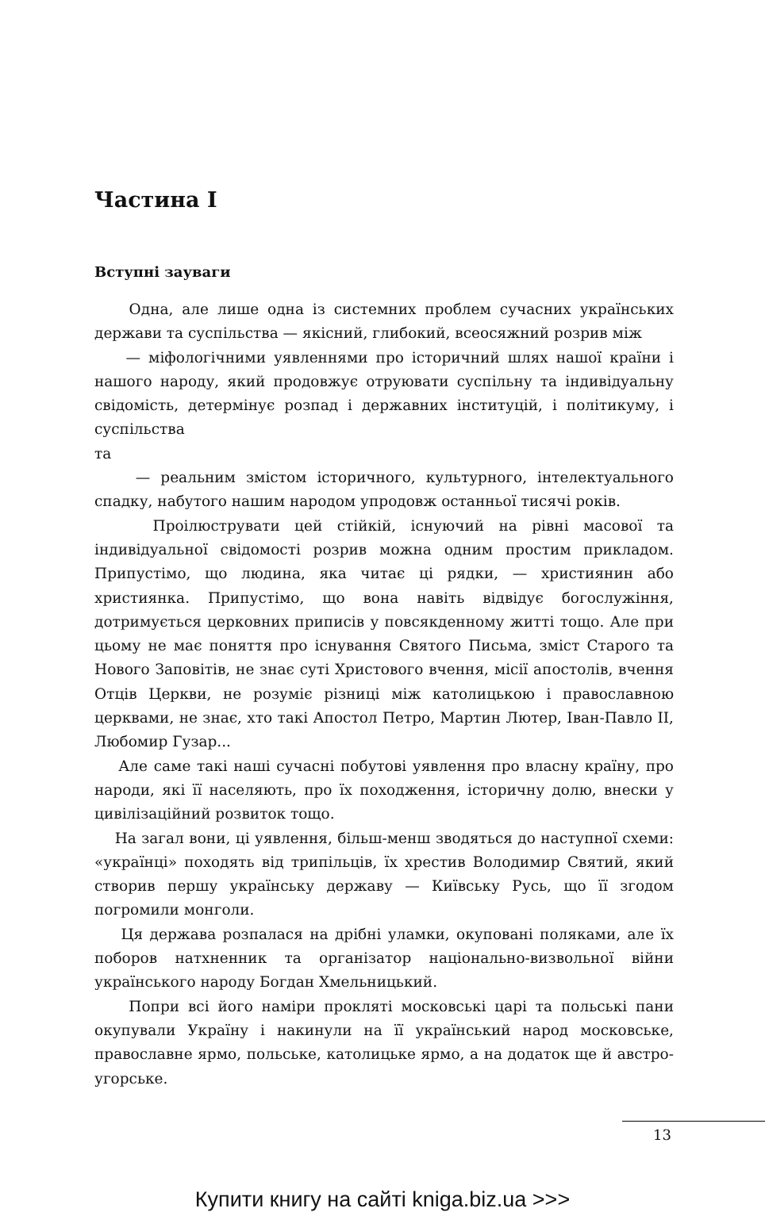Частина І
Вступні зауваги
Одна, але лише одна із системних проблем сучасних українських держави та суспільства — якісний, глибокий, всеосяжний розрив між
— міфологічними уявленнями про історичний шлях нашої країни і нашого народу, який продовжує отруювати суспільну та індивідуальну свідомість, детермінує розпад і державних інституцій, і політикуму, і суспільства
та
— реальним змістом історичного, культурного, інтелектуального спадку, набутого нашим народом упродовж останньої тисячі років.
Проілюструвати цей стійкій, існуючий на рівні масової та індивідуальної свідомості розрив можна одним простим прикладом. Припустімо, що людина, яка читає ці рядки, — християнин або християнка. Припустімо, що вона навіть відвідує богослужіння, дотримується церковних приписів у повсякденному житті тощо. Але при цьому не має поняття про існування Святого Письма, зміст Старого та Нового Заповітів, не знає суті Христового вчення, місії апостолів, вчення Отців Церкви, не розуміє різниці між католицькою і православною церквами, не знає, хто такі Апостол Петро, Мартин Лютер, Іван-Павло ІІ, Любомир Гузар...
Але саме такі наші сучасні побутові уявлення про власну країну, про народи, які її населяють, про їх походження, історичну долю, внески у цивілізаційний розвиток тощо.
На загал вони, ці уявлення, більш-менш зводяться до наступної схеми: «українці» походять від трипільців, їх хрестив Володимир Святий, який створив першу українську державу — Київську Русь, що її згодом погромили монголи.
Ця держава розпалася на дрібні уламки, окуповані поляками, але їх поборов натхненник та організатор національно-визвольної війни українського народу Богдан Хмельницький.
Попри всі його наміри прокляті московські царі та польські пани окупували Україну і накинули на її український народ московське, православне ярмо, польське, католицьке ярмо, а на додаток ще й австро-угорське.
13
Купити книгу на сайті kniga.biz.ua >>>